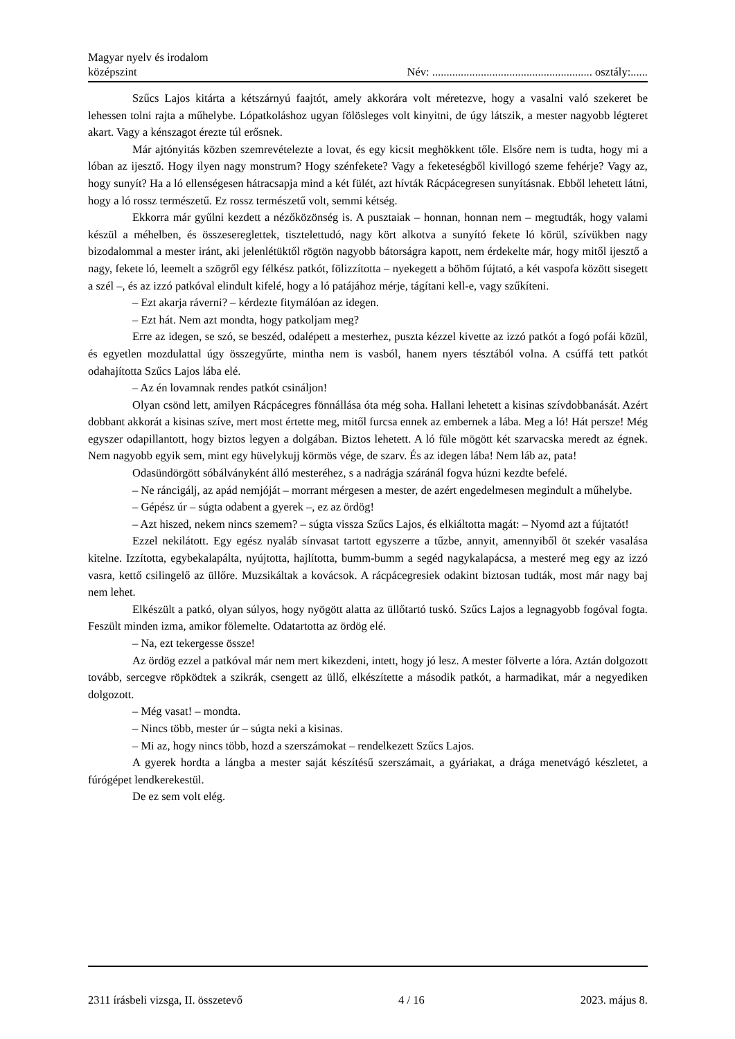Magyar nyelv és irodalom
középszint
Név: ........................................................ osztály:......
Szűcs Lajos kitárta a kétszárnyú faajtót, amely akkorára volt méretezve, hogy a vasalni való szekeret be lehessen tolni rajta a műhelybe. Lópatkoláshoz ugyan fölösleges volt kinyitni, de úgy látszik, a mester nagyobb légteret akart. Vagy a kénszagot érezte túl erősnek.
Már ajtónyitás közben szemrevételezte a lovat, és egy kicsit meghökkent tőle. Elsőre nem is tudta, hogy mi a lóban az ijesztő. Hogy ilyen nagy monstrum? Hogy szénfekete? Vagy a feketeségből kivillogó szeme fehérje? Vagy az, hogy sunyít? Ha a ló ellenségesen hátracsapja mind a két fülét, azt hívták Rácpácegresen sunyításnak. Ebből lehetett látni, hogy a ló rossz természetű. Ez rossz természetű volt, semmi kétség.
Ekkorra már gyűlni kezdett a nézőközönség is. A pusztaiak – honnan, honnan nem – megtudták, hogy valami készül a méhelben, és összesereglettek, tisztelettudó, nagy kört alkotva a sunyító fekete ló körül, szívükben nagy bizodalommal a mester iránt, aki jelenlétüktől rögtön nagyobb bátorságra kapott, nem érdekelte már, hogy mitől ijesztő a nagy, fekete ló, leemelt a szögről egy félkész patkót, fölizzította – nyekegett a böhöm fújtató, a két vaspofa között sisegett a szél –, és az izzó patkóval elindult kifelé, hogy a ló patájához mérje, tágítani kell-e, vagy szűkíteni.
– Ezt akarja ráverni? – kérdezte fitymálóan az idegen.
– Ezt hát. Nem azt mondta, hogy patkoljam meg?
Erre az idegen, se szó, se beszéd, odalépett a mesterhez, puszta kézzel kivette az izzó patkót a fogó pofái közül, és egyetlen mozdulattal úgy összegyűrte, mintha nem is vasból, hanem nyers tésztából volna. A csúffá tett patkót odahajította Szűcs Lajos lába elé.
– Az én lovamnak rendes patkót csináljon!
Olyan csönd lett, amilyen Rácpácegres fönnállása óta még soha. Hallani lehetett a kisinas szívdobbanását. Azért dobbant akkorát a kisinas szíve, mert most értette meg, mitől furcsa ennek az embernek a lába. Meg a ló! Hát persze! Még egyszer odapillantott, hogy biztos legyen a dolgában. Biztos lehetett. A ló füle mögött két szarvacska meredt az égnek. Nem nagyobb egyik sem, mint egy hüvelykujj körmös vége, de szarv. És az idegen lába! Nem láb az, pata!
Odasündörgött sóbálványként álló mesteréhez, s a nadrágja száránál fogva húzni kezdte befelé.
– Ne ráncigálj, az apád nemjóját – morrant mérgesen a mester, de azért engedelmesen megindult a műhelybe.
– Gépész úr – súgta odabent a gyerek –, ez az ördög!
– Azt hiszed, nekem nincs szemem? – súgta vissza Szűcs Lajos, és elkiáltotta magát: – Nyomd azt a fújtatót!
Ezzel nekilátott. Egy egész nyaláb sínvasat tartott egyszerre a tűzbe, annyit, amennyiből öt szekér vasalása kitelne. Izzította, egybekalapálta, nyújtotta, hajlította, bumm-bumm a segéd nagykalapácsa, a mesteré meg egy az izzó vasra, kettő csilingelő az üllőre. Muzsikáltak a kovácsok. A rácpácegresiek odakint biztosan tudták, most már nagy baj nem lehet.
Elkészült a patkó, olyan súlyos, hogy nyögött alatta az üllőtartó tuskó. Szűcs Lajos a legnagyobb fogóval fogta. Feszült minden izma, amikor fölemelte. Odatartotta az ördög elé.
– Na, ezt tekergesse össze!
Az ördög ezzel a patkóval már nem mert kikezdeni, intett, hogy jó lesz. A mester fölverte a lóra. Aztán dolgozott tovább, sercegve röpködtek a szikrák, csengett az üllő, elkészítette a második patkót, a harmadikat, már a negyediken dolgozott.
– Még vasat! – mondta.
– Nincs több, mester úr – súgta neki a kisinas.
– Mi az, hogy nincs több, hozd a szerszámokat – rendelkezett Szűcs Lajos.
A gyerek hordta a lángba a mester saját készítésű szerszámait, a gyáriakat, a drága menetvágó készletet, a fúrógépet lendkerekestül.
De ez sem volt elég.
2311 írásbeli vizsga, II. összetevő 4 / 16 2023. május 8.